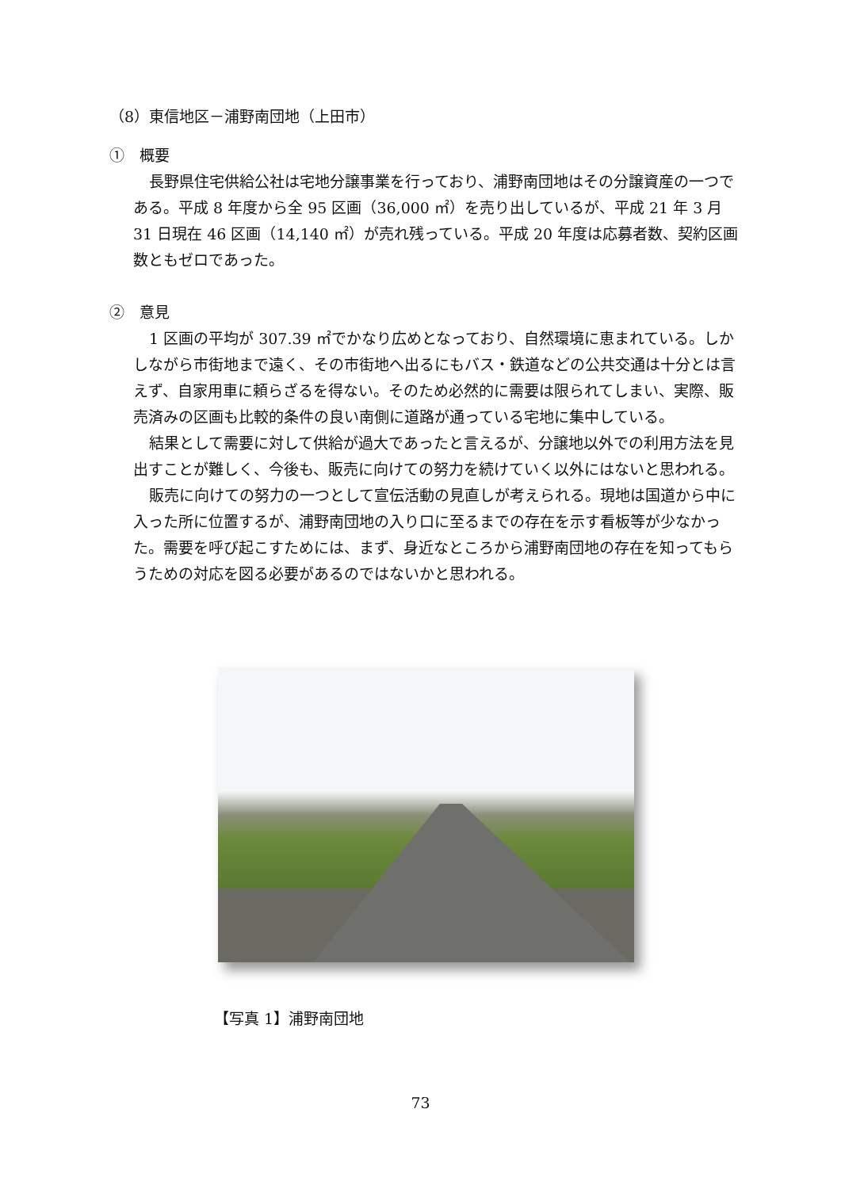（8）東信地区－浦野南団地（上田市）
①　概要
長野県住宅供給公社は宅地分譲事業を行っており、浦野南団地はその分譲資産の一つである。平成 8 年度から全 95 区画（36,000 ㎡）を売り出しているが、平成 21 年 3 月 31 日現在 46 区画（14,140 ㎡）が売れ残っている。平成 20 年度は応募者数、契約区画数ともゼロであった。
②　意見
1 区画の平均が 307.39 ㎡でかなり広めとなっており、自然環境に恵まれている。しかしながら市街地まで遠く、その市街地へ出るにもバス・鉄道などの公共交通は十分とは言えず、自家用車に頼らざるを得ない。そのため必然的に需要は限られてしまい、実際、販売済みの区画も比較的条件の良い南側に道路が通っている宅地に集中している。
結果として需要に対して供給が過大であったと言えるが、分譲地以外での利用方法を見出すことが難しく、今後も、販売に向けての努力を続けていく以外にはないと思われる。
販売に向けての努力の一つとして宣伝活動の見直しが考えられる。現地は国道から中に入った所に位置するが、浦野南団地の入り口に至るまでの存在を示す看板等が少なかった。需要を呼び起こすためには、まず、身近なところから浦野南団地の存在を知ってもらうための対応を図る必要があるのではないかと思われる。
【写真 1】浦野南団地
73